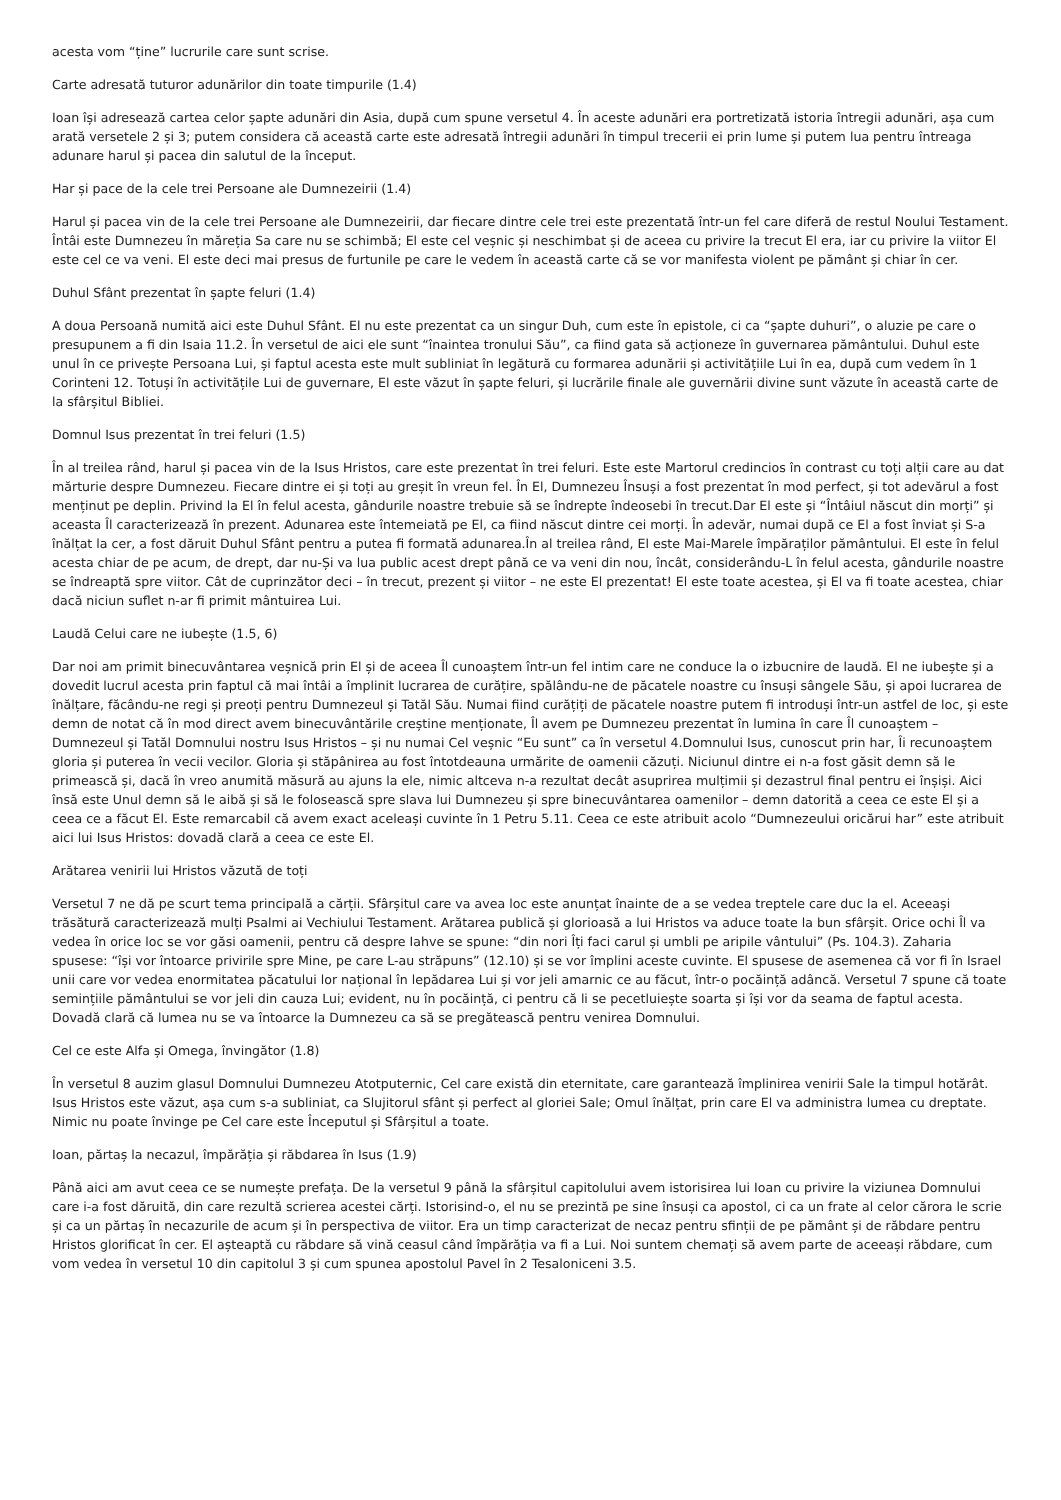acesta vom “ține” lucrurile care sunt scrise.
Carte adresată tuturor adunărilor din toate timpurile (1.4)
Ioan își adresează cartea celor șapte adunări din Asia, după cum spune versetul 4. În aceste adunări era portretizată istoria întregii adunări, așa cum arată versetele 2 și 3; putem considera că această carte este adresată întregii adunări în timpul trecerii ei prin lume și putem lua pentru întreaga adunare harul și pacea din salutul de la început.
Har și pace de la cele trei Persoane ale Dumnezeirii (1.4)
Harul și pacea vin de la cele trei Persoane ale Dumnezeirii, dar fiecare dintre cele trei este prezentată într-un fel care diferă de restul Noului Testament. Întâi este Dumnezeu în măreția Sa care nu se schimbă; El este cel veșnic și neschimbat și de aceea cu privire la trecut El era, iar cu privire la viitor El este cel ce va veni. El este deci mai presus de furtunile pe care le vedem în această carte că se vor manifesta violent pe pământ și chiar în cer.
Duhul Sfânt prezentat în șapte feluri (1.4)
A doua Persoană numită aici este Duhul Sfânt. El nu este prezentat ca un singur Duh, cum este în epistole, ci ca “șapte duhuri”, o aluzie pe care o presupunem a fi din Isaia 11.2. În versetul de aici ele sunt “înaintea tronului Său”, ca fiind gata să acționeze în guvernarea pământului. Duhul este unul în ce privește Persoana Lui, și faptul acesta este mult subliniat în legătură cu formarea adunării și activitățiile Lui în ea, după cum vedem în 1 Corinteni 12. Totuși în activitățile Lui de guvernare, El este văzut în șapte feluri, și lucrările finale ale guvernării divine sunt văzute în această carte de la sfârșitul Bibliei.
Domnul Isus prezentat în trei feluri (1.5)
În al treilea rând, harul și pacea vin de la Isus Hristos, care este prezentat în trei feluri. Este este Martorul credincios în contrast cu toți alții care au dat mărturie despre Dumnezeu. Fiecare dintre ei și toți au greșit în vreun fel. În El, Dumnezeu Însuși a fost prezentat în mod perfect, și tot adevărul a fost menținut pe deplin. Privind la El în felul acesta, gândurile noastre trebuie să se îndrepte îndeosebi în trecut.Dar El este și “Întâiul născut din morți” și aceasta Îl caracterizează în prezent. Adunarea este întemeiată pe El, ca fiind născut dintre cei morți. În adevăr, numai după ce El a fost înviat și S-a înălțat la cer, a fost dăruit Duhul Sfânt pentru a putea fi formată adunarea.În al treilea rând, El este Mai-Marele împăraților pământului. El este în felul acesta chiar de pe acum, de drept, dar nu-Și va lua public acest drept până ce va veni din nou, încât, considerându-L în felul acesta, gândurile noastre se îndreaptă spre viitor. Cât de cuprinzător deci – în trecut, prezent și viitor – ne este El prezentat! El este toate acestea, și El va fi toate acestea, chiar dacă niciun suflet n-ar fi primit mântuirea Lui.
Laudă Celui care ne iubește (1.5, 6)
Dar noi am primit binecuvântarea veșnică prin El și de aceea Îl cunoaștem într-un fel intim care ne conduce la o izbucnire de laudă. El ne iubește și a dovedit lucrul acesta prin faptul că mai întâi a împlinit lucrarea de curățire, spălându-ne de păcatele noastre cu însuși sângele Său, și apoi lucrarea de înălțare, făcându-ne regi și preoți pentru Dumnezeul și Tatăl Său. Numai fiind curățiți de păcatele noastre putem fi introduși într-un astfel de loc, și este demn de notat că în mod direct avem binecuvântările creștine menționate, Îl avem pe Dumnezeu prezentat în lumina în care Îl cunoaștem – Dumnezeul și Tatăl Domnului nostru Isus Hristos – și nu numai Cel veșnic “Eu sunt” ca în versetul 4.Domnului Isus, cunoscut prin har, Îi recunoaștem gloria și puterea în vecii vecilor. Gloria și stăpânirea au fost întotdeauna urmărite de oamenii căzuți. Niciunul dintre ei n-a fost găsit demn să le primească și, dacă în vreo anumită măsură au ajuns la ele, nimic altceva n-a rezultat decât asuprirea mulțimii și dezastrul final pentru ei înșiși. Aici însă este Unul demn să le aibă și să le folosească spre slava lui Dumnezeu și spre binecuvântarea oamenilor – demn datorită a ceea ce este El și a ceea ce a făcut El. Este remarcabil că avem exact aceleași cuvinte în 1 Petru 5.11. Ceea ce este atribuit acolo “Dumnezeului oricărui har” este atribuit aici lui Isus Hristos: dovadă clară a ceea ce este El.
Arătarea venirii lui Hristos văzută de toți
Versetul 7 ne dă pe scurt tema principală a cărții. Sfârșitul care va avea loc este anunțat înainte de a se vedea treptele care duc la el. Aceeași trăsătură caracterizează mulți Psalmi ai Vechiului Testament. Arătarea publică și glorioasă a lui Hristos va aduce toate la bun sfârșit. Orice ochi Îl va vedea în orice loc se vor găsi oamenii, pentru că despre Iahve se spune: “din nori Îți faci carul și umbli pe aripile vântului” (Ps. 104.3). Zaharia spusese: “își vor întoarce privirile spre Mine, pe care L-au străpuns” (12.10) și se vor împlini aceste cuvinte. El spusese de asemenea că vor fi în Israel unii care vor vedea enormitatea păcatului lor național în lepădarea Lui și vor jeli amarnic ce au făcut, într-o pocăință adâncă. Versetul 7 spune că toate semințiile pământului se vor jeli din cauza Lui; evident, nu în pocăință, ci pentru că li se pecetluiește soarta și își vor da seama de faptul acesta. Dovadă clară că lumea nu se va întoarce la Dumnezeu ca să se pregătească pentru venirea Domnului.
Cel ce este Alfa și Omega, învingător (1.8)
În versetul 8 auzim glasul Domnului Dumnezeu Atotputernic, Cel care există din eternitate, care garantează împlinirea venirii Sale la timpul hotărât. Isus Hristos este văzut, așa cum s-a subliniat, ca Slujitorul sfânt și perfect al gloriei Sale; Omul înălțat, prin care El va administra lumea cu dreptate. Nimic nu poate învinge pe Cel care este Începutul și Sfârșitul a toate.
Ioan, părtaș la necazul, împărăția și răbdarea în Isus (1.9)
Până aici am avut ceea ce se numește prefața. De la versetul 9 până la sfârșitul capitolului avem istorisirea lui Ioan cu privire la viziunea Domnului care i-a fost dăruită, din care rezultă scrierea acestei cărți. Istorisind-o, el nu se prezintă pe sine însuși ca apostol, ci ca un frate al celor cărora le scrie și ca un părtaș în necazurile de acum și în perspectiva de viitor. Era un timp caracterizat de necaz pentru sfinții de pe pământ și de răbdare pentru Hristos glorificat în cer. El așteaptă cu răbdare să vină ceasul când împărăția va fi a Lui. Noi suntem chemați să avem parte de aceeași răbdare, cum vom vedea în versetul 10 din capitolul 3 și cum spunea apostolul Pavel în 2 Tesaloniceni 3.5.